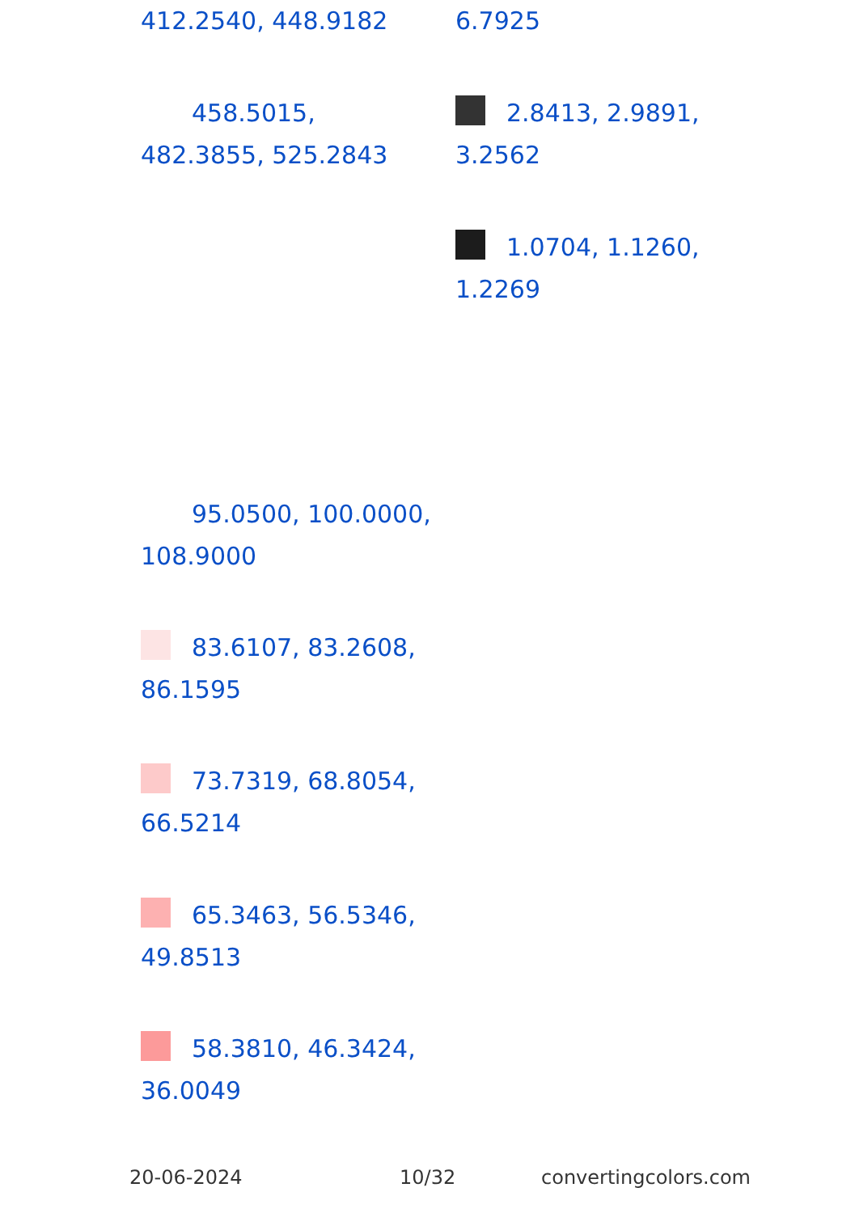412.2540, 448.9182 6.7925
458.5015, 482.3855, 525.2843
2.8413, 2.9891, 3.2562
1.0704, 1.1260, 1.2269
95.0500, 100.0000, 108.9000
83.6107, 83.2608, 86.1595
73.7319, 68.8054, 66.5214
65.3463, 56.5346, 49.8513
58.3810, 46.3424, 36.0049
20-06-2024 10/32 convertingcolors.com